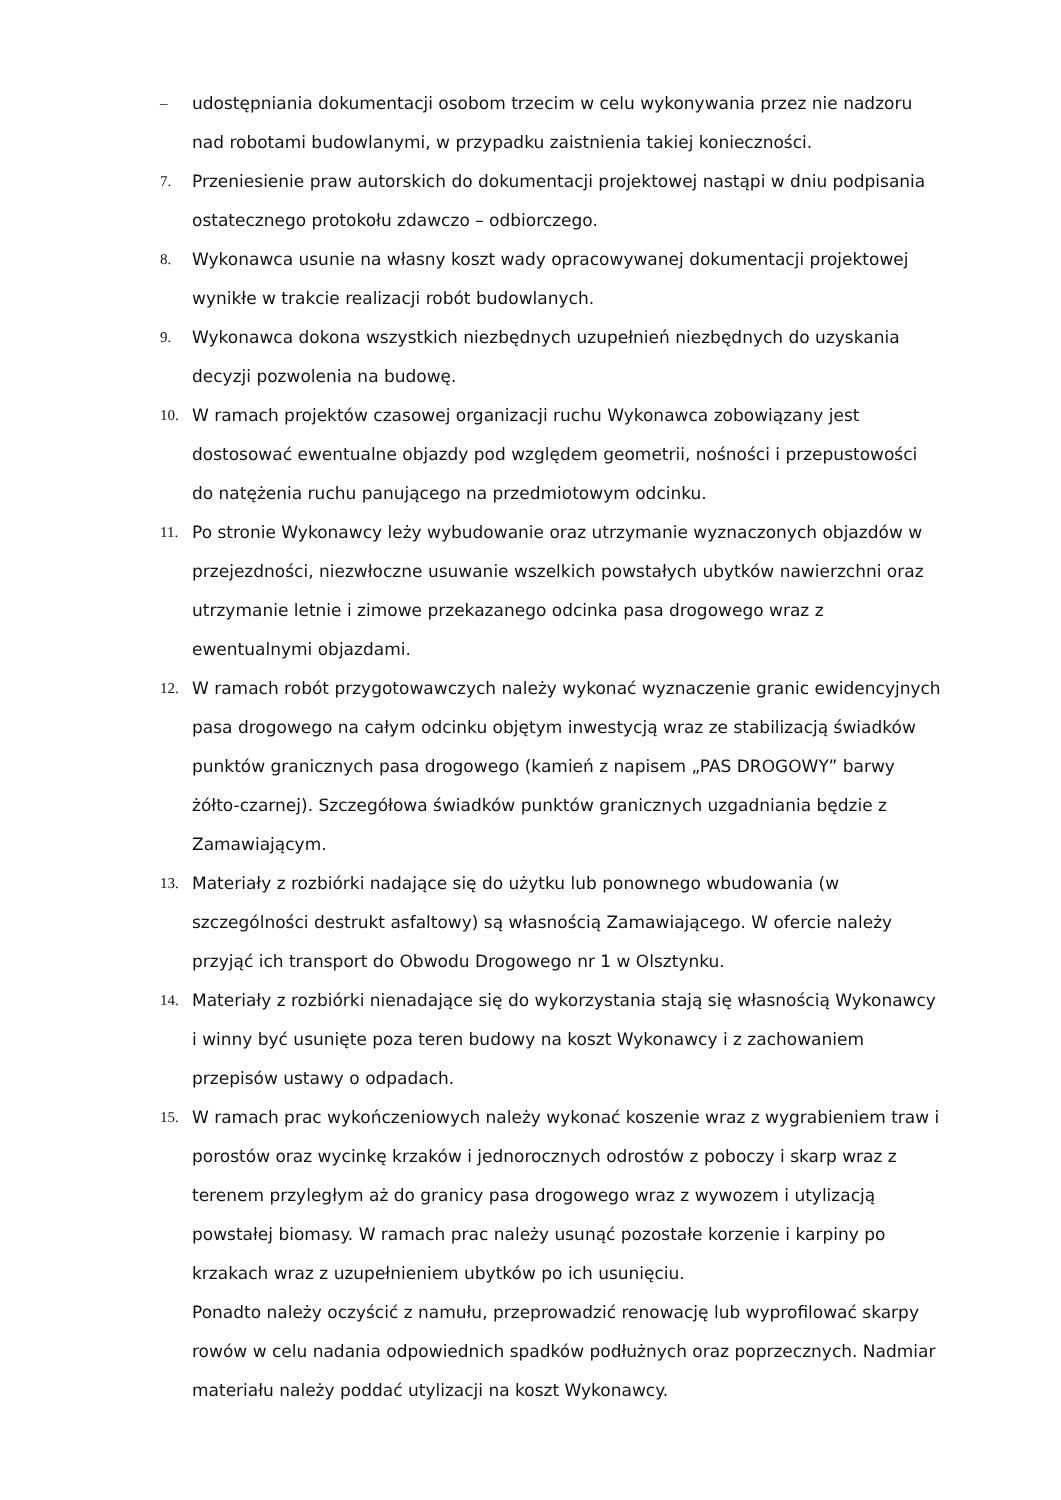– udostępniania dokumentacji osobom trzecim w celu wykonywania przez nie nadzoru nad robotami budowlanymi, w przypadku zaistnienia takiej konieczności.
7. Przeniesienie praw autorskich do dokumentacji projektowej nastąpi w dniu podpisania ostatecznego protokołu zdawczo – odbiorczego.
8. Wykonawca usunie na własny koszt wady opracowywanej dokumentacji projektowej wynikłe w trakcie realizacji robót budowlanych.
9. Wykonawca dokona wszystkich niezbędnych uzupełnień niezbędnych do uzyskania decyzji pozwolenia na budowę.
10. W ramach projektów czasowej organizacji ruchu Wykonawca zobowiązany jest dostosować ewentualne objazdy pod względem geometrii, nośności i przepustowości do natężenia ruchu panującego na przedmiotowym odcinku.
11. Po stronie Wykonawcy leży wybudowanie oraz utrzymanie wyznaczonych objazdów w przejezdności, niezwłoczne usuwanie wszelkich powstałych ubytków nawierzchni oraz utrzymanie letnie i zimowe przekazanego odcinka pasa drogowego wraz z ewentualnymi objazdami.
12. W ramach robót przygotowawczych należy wykonać wyznaczenie granic ewidencyjnych pasa drogowego na całym odcinku objętym inwestycją wraz ze stabilizacją świadków punktów granicznych pasa drogowego (kamień z napisem „PAS DROGOWY” barwy żółto-czarnej). Szczegółowa świadków punktów granicznych uzgadniania będzie z Zamawiającym.
13. Materiały z rozbiórki nadające się do użytku lub ponownego wbudowania (w szczególności destrukt asfaltowy) są własnością Zamawiającego. W ofercie należy przyjąć ich transport do Obwodu Drogowego nr 1 w Olsztynku.
14. Materiały z rozbiórki nienadające się do wykorzystania stają się własnością Wykonawcy i winny być usunięte poza teren budowy na koszt Wykonawcy i z zachowaniem przepisów ustawy o odpadach.
15. W ramach prac wykończeniowych należy wykonać koszenie wraz z wygrabieniem traw i porostów oraz wycinkę krzaków i jednorocznych odrostów z poboczy i skarp wraz z terenem przyległym aż do granicy pasa drogowego wraz z wywozem i utylizacją powstałej biomasy. W ramach prac należy usunąć pozostałe korzenie i karpiny po krzakach wraz z uzupełnieniem ubytków po ich usunięciu.
Ponadto należy oczyścić z namułu, przeprowadzić renowację lub wyprofilować skarpy rowów w celu nadania odpowiednich spadków podłużnych oraz poprzecznych. Nadmiar materiału należy poddać utylizacji na koszt Wykonawcy.